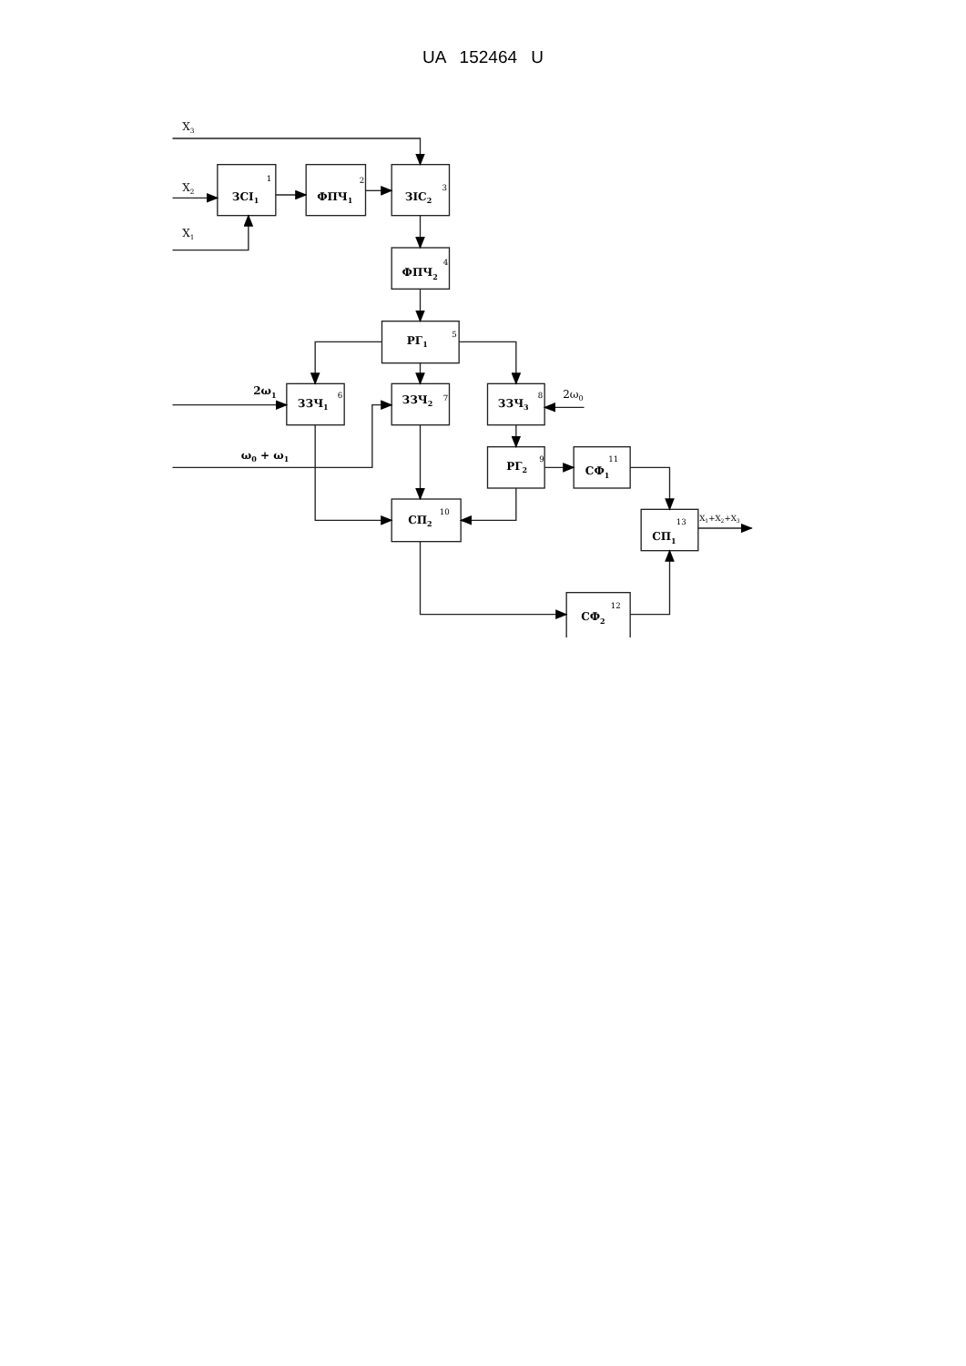UA 152464 U
ЗСІ1
ФПЧ1
ЗІС2
ФПЧ2
РГ1
ЗЗЧ1
ЗЗЧ2
ЗЗЧ3
РГ2
СП2
СФ1
СФ2
СП1
2ω1
ω0 + ω1
1
2
3
4
5
6
7
8
9
10
11
12
13
X3
X2
X1
2ω0
X1+X2+X3